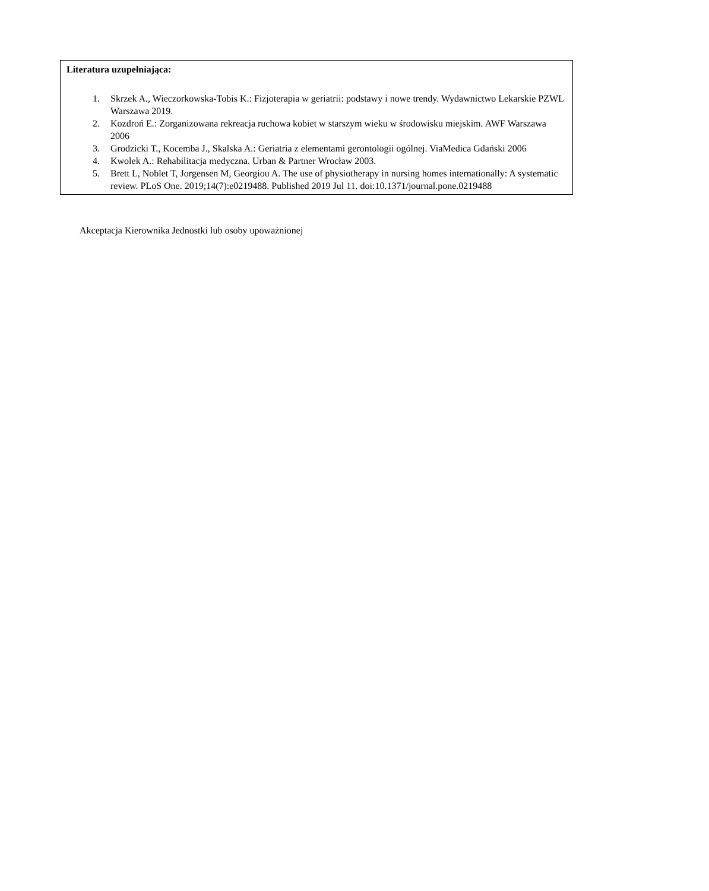| Literatura uzupełniająca: 1. Skrzek A., Wieczorkowska-Tobis K.: Fizjoterapia w geriatrii: podstawy i nowe trendy. Wydawnictwo Lekarskie PZWL Warszawa 2019. 2. Kozdroń E.: Zorganizowana rekreacja ruchowa kobiet w starszym wieku w środowisku miejskim. AWF Warszawa 2006 3. Grodzicki T., Kocemba J., Skalska A.: Geriatria z elementami gerontologii ogólnej. ViaMedica Gdański 2006 4. Kwolek A.: Rehabilitacja medyczna. Urban & Partner Wrocław 2003. 5. Brett L, Noblet T, Jorgensen M, Georgiou A. The use of physiotherapy in nursing homes internationally: A systematic review. PLoS One. 2019;14(7):e0219488. Published 2019 Jul 11. doi:10.1371/journal.pone.0219488 |
Akceptacja Kierownika Jednostki lub osoby upoważnionej